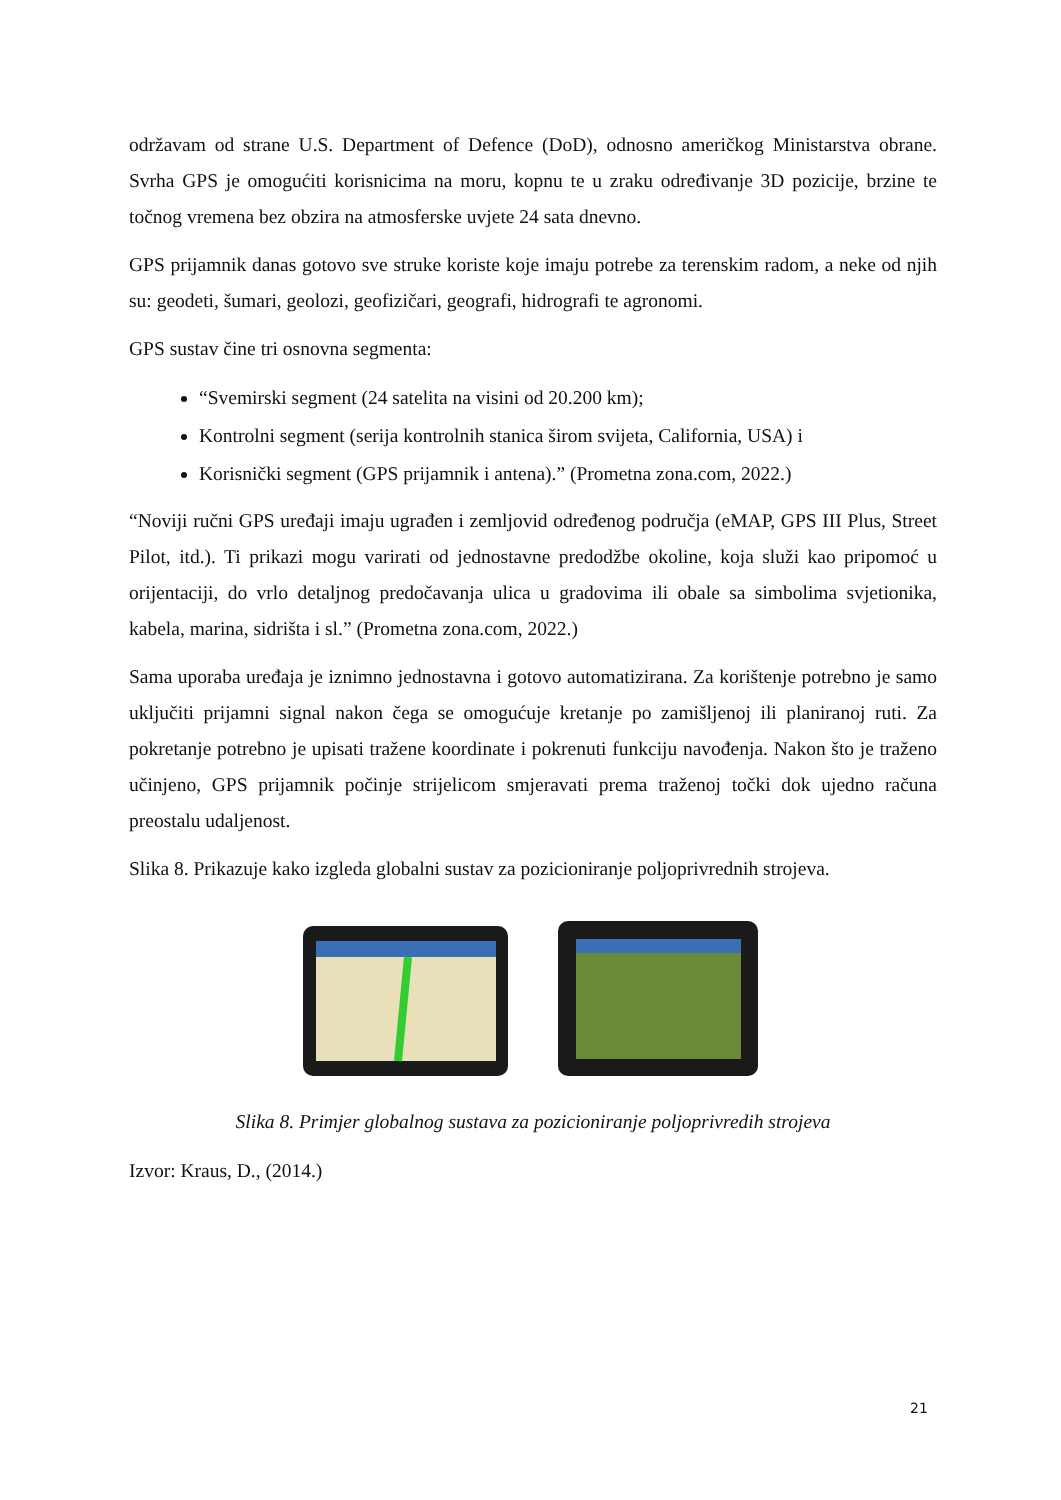održavam od strane U.S. Department of Defence (DoD), odnosno američkog Ministarstva obrane. Svrha GPS je omogućiti korisnicima na moru, kopnu te u zraku određivanje 3D pozicije, brzine te točnog vremena bez obzira na atmosferske uvjete 24 sata dnevno.
GPS prijamnik danas gotovo sve struke koriste koje imaju potrebe za terenskim radom, a neke od njih su: geodeti, šumari, geolozi, geofizičari, geografi, hidrografi te agronomi.
GPS sustav čine tri osnovna segmenta:
“Svemirski segment (24 satelita na visini od 20.200 km);
Kontrolni segment (serija kontrolnih stanica širom svijeta, California, USA) i
Korisnički segment (GPS prijamnik i antena).” (Prometna zona.com, 2022.)
“Noviji ručni GPS uređaji imaju ugrađen i zemljovid određenog područja (eMAP, GPS III Plus, Street Pilot, itd.). Ti prikazi mogu varirati od jednostavne predodžbe okoline, koja služi kao pripomoć u orijentaciji, do vrlo detaljnog predočavanja ulica u gradovima ili obale sa simbolima svjetionika, kabela, marina, sidrišta i sl.” (Prometna zona.com, 2022.)
Sama uporaba uređaja je iznimno jednostavna i gotovo automatizirana. Za korištenje potrebno je samo uključiti prijamni signal nakon čega se omogućuje kretanje po zamišljenoj ili planiranoj ruti. Za pokretanje potrebno je upisati tražene koordinate i pokrenuti funkciju navođenja. Nakon što je traženo učinjeno, GPS prijamnik počinje strijelicom smjeravati prema traženoj točki dok ujedno računa preostalu udaljenost.
Slika 8. Prikazuje kako izgleda globalni sustav za pozicioniranje poljoprivrednih strojeva.
Slika 8. Primjer globalnog sustava za pozicioniranje poljoprivredih strojeva
Izvor: Kraus, D., (2014.)
21